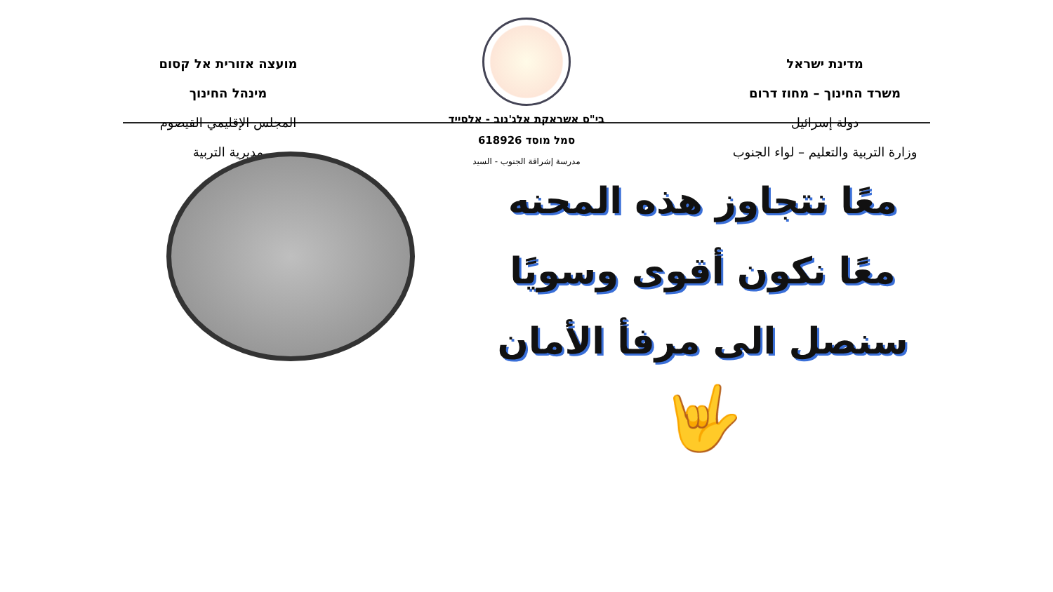מדינת ישראל
משרד החינוך – מחוז דרום
دولة إسرائيل
وزارة التربية والتعليم – لواء الجنوب
בי"ס אשראקת אלג'נוב - אלסייד
סמל מוסד 618926
مدرسة إشراقة الجنوب - السيد
מועצה אזורית אל קסום
מינהל החינוך
المجلس الإقليمي القيصوم
مديرية التربية
معًا نتجاوز هذه المحنه
معًا نكون أقوى وسويًا
سنصل الى مرفأ الأمان
🤟